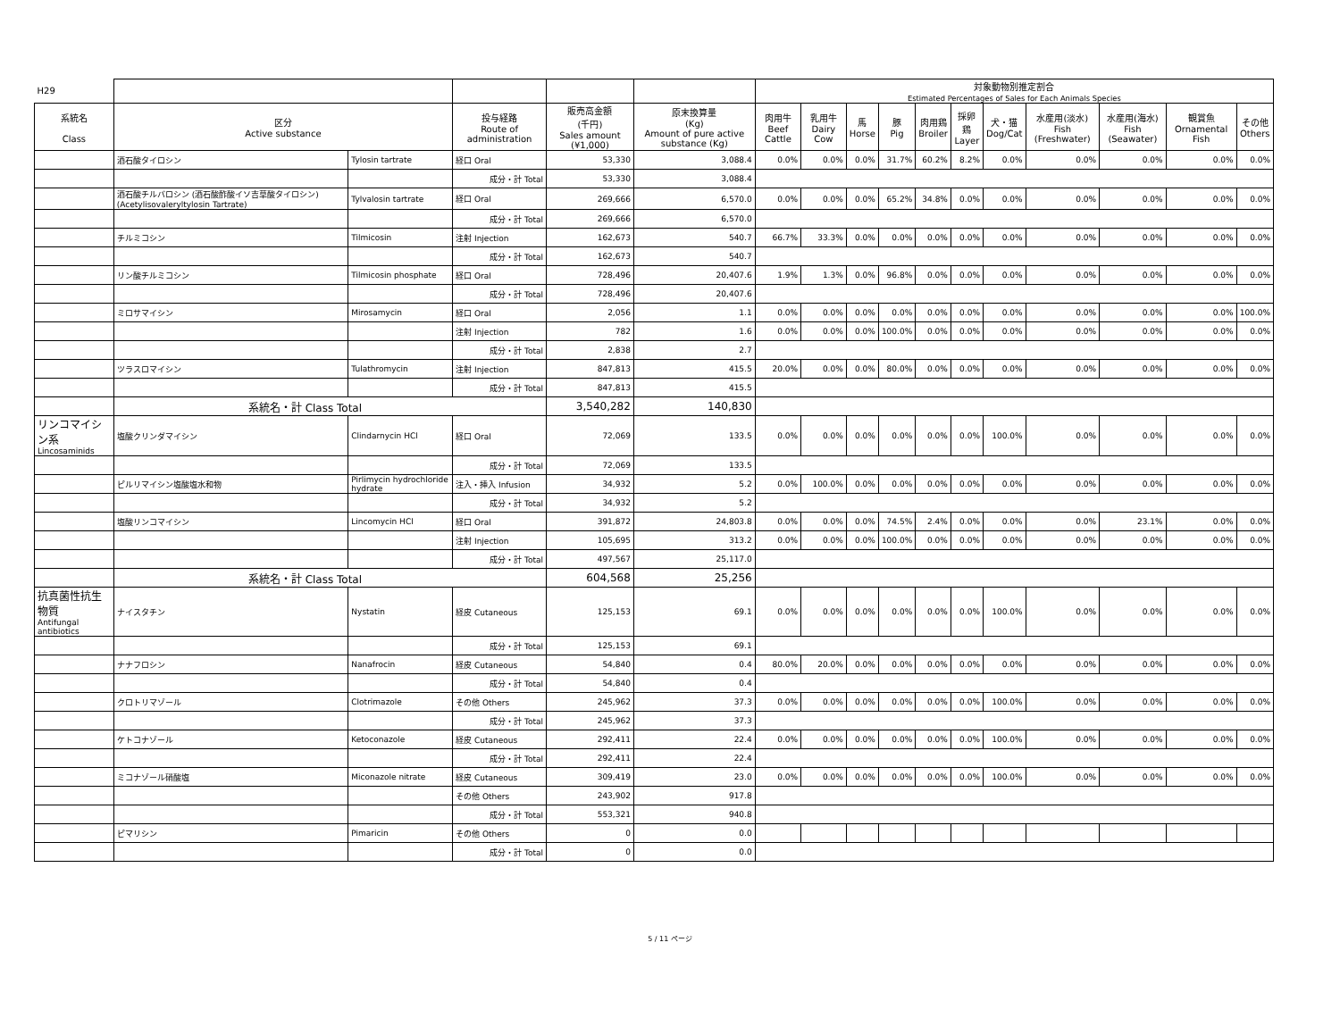| H29 | | | | | | 対象動物別推定割合 Estimated Percentages of Sales for Each Animals Species | | | | | | | | | | |
| --- | --- | --- | --- | --- | --- | --- | --- | --- | --- | --- | --- | --- | --- | --- | --- | --- |
| 系統名 Class | 区分 Active substance | | 投与経路 Route of administration | 販売高金額 (千円) Sales amount (¥1,000) | 原末換算量 (Kg) Amount of pure active substance (Kg) | 肉用牛 Beef Cattle | 乳用牛 Dairy Cow | 馬 Horse | 豚 Pig | 肉用鶏 Broiler | 採卵鶏 Layer | 犬・猫 Dog/Cat | 水産用(淡水) Fish (Freshwater) | 水産用(海水) Fish (Seawater) | 観賞魚 Ornamental Fish | その他 Others |
| | 酒石酸タイロシン | Tylosin tartrate | 経口 Oral | 53,330 | 3,088.4 | 0.0% | 0.0% | 0.0% | 31.7% | 60.2% | 8.2% | 0.0% | 0.0% | 0.0% | 0.0% | 0.0% |
| | | | 成分・計 Total | 53,330 | 3,088.4 | | | | | | | | | | | |
| | 酒石酸チルバロシン (酒石酸酢酸イソ吉草酸タイロシン) (Acetylisovaleryltylosin Tartrate) | Tylvalosin tartrate | 経口 Oral | 269,666 | 6,570.0 | 0.0% | 0.0% | 0.0% | 65.2% | 34.8% | 0.0% | 0.0% | 0.0% | 0.0% | 0.0% | 0.0% |
| | | | 成分・計 Total | 269,666 | 6,570.0 | | | | | | | | | | | |
| | チルミコシン | Tilmicosin | 注射 Injection | 162,673 | 540.7 | 66.7% | 33.3% | 0.0% | 0.0% | 0.0% | 0.0% | 0.0% | 0.0% | 0.0% | 0.0% | 0.0% |
| | | | 成分・計 Total | 162,673 | 540.7 | | | | | | | | | | | |
| | リン酸チルミコシン | Tilmicosin phosphate | 経口 Oral | 728,496 | 20,407.6 | 1.9% | 1.3% | 0.0% | 96.8% | 0.0% | 0.0% | 0.0% | 0.0% | 0.0% | 0.0% | 0.0% |
| | | | 成分・計 Total | 728,496 | 20,407.6 | | | | | | | | | | | |
| | ミロサマイシン | Mirosamycin | 経口 Oral | 2,056 | 1.1 | 0.0% | 0.0% | 0.0% | 0.0% | 0.0% | 0.0% | 0.0% | 0.0% | 0.0% | 0.0% | 100.0% |
| | | | 注射 Injection | 782 | 1.6 | 0.0% | 0.0% | 0.0% | 100.0% | 0.0% | 0.0% | 0.0% | 0.0% | 0.0% | 0.0% | 0.0% |
| | | | 成分・計 Total | 2,838 | 2.7 | | | | | | | | | | | |
| | ツラスロマイシン | Tulathromycin | 注射 Injection | 847,813 | 415.5 | 20.0% | 0.0% | 0.0% | 80.0% | 0.0% | 0.0% | 0.0% | 0.0% | 0.0% | 0.0% | 0.0% |
| | | | 成分・計 Total | 847,813 | 415.5 | | | | | | | | | | | |
| | 系統名・計 Class Total | | | 3,540,282 | 140,830 | | | | | | | | | | | |
| リンコマイシン系 Lincosaminids | 塩酸クリンダマイシン | Clindarnycin HCl | 経口 Oral | 72,069 | 133.5 | 0.0% | 0.0% | 0.0% | 0.0% | 0.0% | 0.0% | 100.0% | 0.0% | 0.0% | 0.0% | 0.0% |
| | | | 成分・計 Total | 72,069 | 133.5 | | | | | | | | | | | |
| | ピルリマイシン塩酸塩水和物 | Pirlimycin hydrochloride hydrate | 注入・挿入 Infusion | 34,932 | 5.2 | 0.0% | 100.0% | 0.0% | 0.0% | 0.0% | 0.0% | 0.0% | 0.0% | 0.0% | 0.0% | 0.0% |
| | | | 成分・計 Total | 34,932 | 5.2 | | | | | | | | | | | |
| | 塩酸リンコマイシン | Lincomycin HCl | 経口 Oral | 391,872 | 24,803.8 | 0.0% | 0.0% | 0.0% | 74.5% | 2.4% | 0.0% | 0.0% | 0.0% | 23.1% | 0.0% | 0.0% |
| | | | 注射 Injection | 105,695 | 313.2 | 0.0% | 0.0% | 0.0% | 100.0% | 0.0% | 0.0% | 0.0% | 0.0% | 0.0% | 0.0% | 0.0% |
| | | | 成分・計 Total | 497,567 | 25,117.0 | | | | | | | | | | | |
| | 系統名・計 Class Total | | | 604,568 | 25,256 | | | | | | | | | | | |
| 抗真菌性抗生物質 Antifungal antibiotics | ナイスタチン | Nystatin | 経皮 Cutaneous | 125,153 | 69.1 | 0.0% | 0.0% | 0.0% | 0.0% | 0.0% | 0.0% | 100.0% | 0.0% | 0.0% | 0.0% | 0.0% |
| | | | 成分・計 Total | 125,153 | 69.1 | | | | | | | | | | | |
| | ナナフロシン | Nanafrocin | 経皮 Cutaneous | 54,840 | 0.4 | 80.0% | 20.0% | 0.0% | 0.0% | 0.0% | 0.0% | 0.0% | 0.0% | 0.0% | 0.0% | 0.0% |
| | | | 成分・計 Total | 54,840 | 0.4 | | | | | | | | | | | |
| | クロトリマゾール | Clotrimazole | その他 Others | 245,962 | 37.3 | 0.0% | 0.0% | 0.0% | 0.0% | 0.0% | 0.0% | 100.0% | 0.0% | 0.0% | 0.0% | 0.0% |
| | | | 成分・計 Total | 245,962 | 37.3 | | | | | | | | | | | |
| | ケトコナゾール | Ketoconazole | 経皮 Cutaneous | 292,411 | 22.4 | 0.0% | 0.0% | 0.0% | 0.0% | 0.0% | 0.0% | 100.0% | 0.0% | 0.0% | 0.0% | 0.0% |
| | | | 成分・計 Total | 292,411 | 22.4 | | | | | | | | | | | |
| | ミコナゾール硝酸塩 | Miconazole nitrate | 経皮 Cutaneous | 309,419 | 23.0 | 0.0% | 0.0% | 0.0% | 0.0% | 0.0% | 0.0% | 100.0% | 0.0% | 0.0% | 0.0% | 0.0% |
| | | | その他 Others | 243,902 | 917.8 | | | | | | | | | | | |
| | | | 成分・計 Total | 553,321 | 940.8 | | | | | | | | | | | |
| | ピマリシン | Pimaricin | その他 Others | 0 | 0.0 | | | | | | | | | | | |
| | | | 成分・計 Total | 0 | 0.0 | | | | | | | | | | | |
5 / 11 ページ